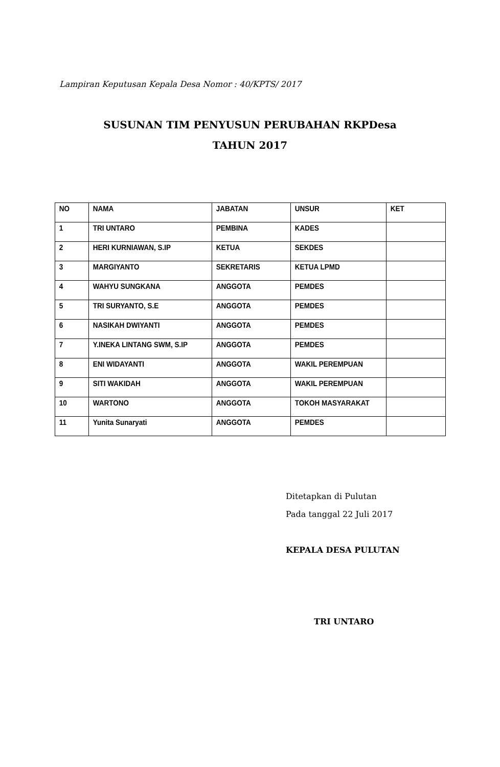Lampiran Keputusan Kepala Desa Nomor : 40/KPTS/ 2017
SUSUNAN TIM PENYUSUN PERUBAHAN RKPDesa
TAHUN 2017
| NO | NAMA | JABATAN | UNSUR | KET |
| 1 | TRI UNTARO | PEMBINA | KADES | |
| 2 | HERI KURNIAWAN, S.IP | KETUA | SEKDES | |
| 3 | MARGIYANTO | SEKRETARIS | KETUA LPMD | |
| 4 | WAHYU SUNGKANA | ANGGOTA | PEMDES | |
| 5 | TRI SURYANTO, S.E | ANGGOTA | PEMDES | |
| 6 | NASIKAH DWIYANTI | ANGGOTA | PEMDES | |
| 7 | Y.INEKA LINTANG SWM, S.IP | ANGGOTA | PEMDES | |
| 8 | ENI WIDAYANTI | ANGGOTA | WAKIL PEREMPUAN | |
| 9 | SITI WAKIDAH | ANGGOTA | WAKIL PEREMPUAN | |
| 10 | WARTONO | ANGGOTA | TOKOH MASYARAKAT | |
| 11 | Yunita Sunaryati | ANGGOTA | PEMDES | |
Ditetapkan di Pulutan
Pada tanggal 22 Juli 2017
KEPALA DESA PULUTAN
TRI UNTARO